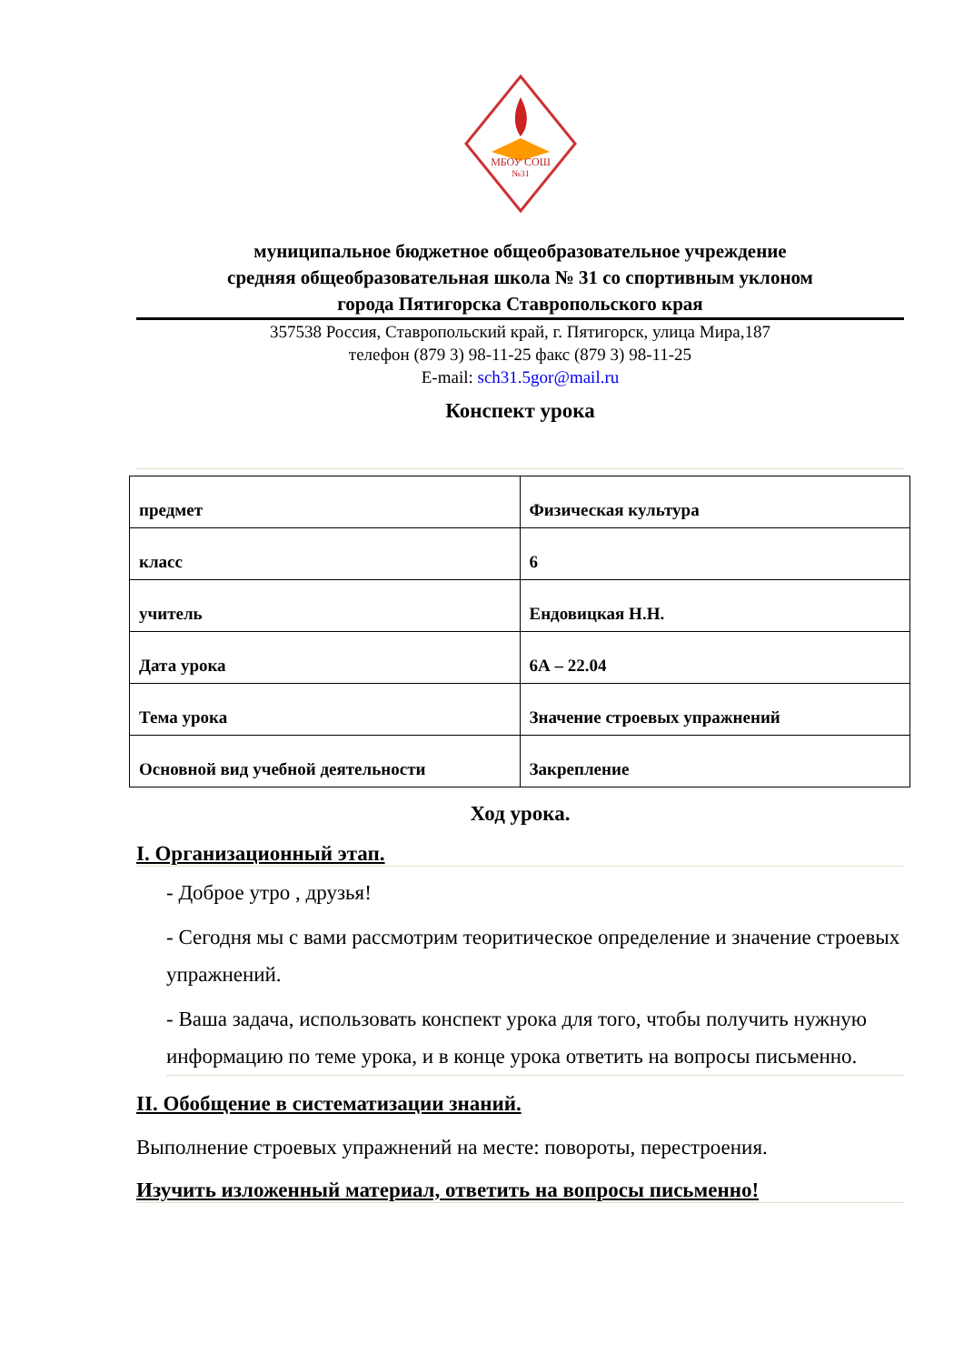МБОУ СОШ
№31
муниципальное бюджетное общеобразовательное учреждение
средняя общеобразовательная школа № 31 со спортивным уклоном
города Пятигорска Ставропольского края
357538 Россия, Ставропольский край, г. Пятигорск, улица Мира,187
телефон (879 3) 98-11-25 факс (879 3) 98-11-25
E-mail: sch31.5gor@mail.ru
Конспект урока
| предмет | Физическая культура |
| класс | 6 |
| учитель | Ендовицкая Н.Н. |
| Дата урока | 6А – 22.04 |
| Тема урока | Значение строевых упражнений |
| Основной вид учебной деятельности | Закрепление |
Ход урока.
I. Организационный этап.
- Доброе утро , друзья!
- Сегодня мы с вами рассмотрим теоритическое определение и значение строевых упражнений.
- Ваша задача, использовать конспект урока для того, чтобы получить нужную информацию по теме урока, и в конце урока ответить на вопросы письменно.
II. Обобщение в систематизации знаний.
Выполнение строевых упражнений на месте: повороты, перестроения.
Изучить изложенный материал, ответить на вопросы письменно!